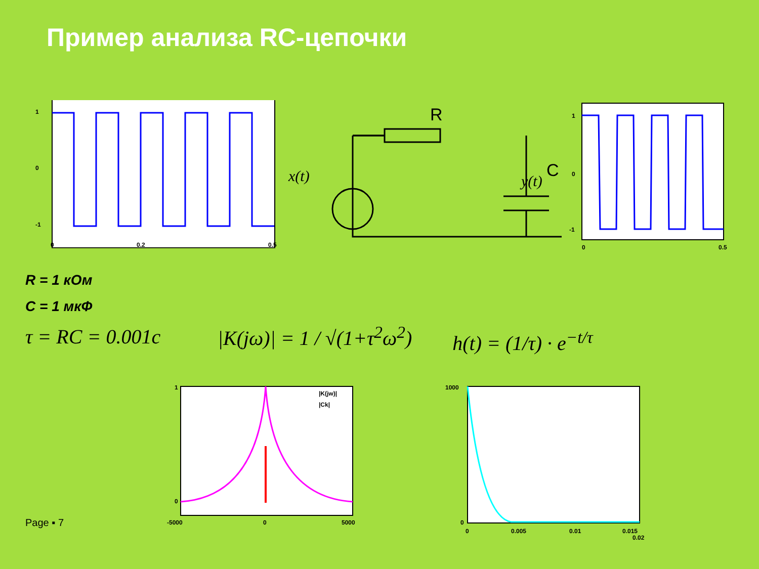Пример анализа RC-цепочки
1
0
-1
0
0.2
0.5
R
C
x(t)
y(t)
1
0
-1
0
0.5
R = 1 кОм
C = 1 мкФ
τ = RC = 0.001c
|K(jω)| = 1 / √(1+τ<sup>2</sup>ω<sup>2</sup>)
h(t) = (1/τ) · e<sup>−t/τ</sup>
Page ▪ 7
|K(jw)|
|Ck|
1
0
-5000
0
5000
1000
0
0
0.005
0.01
0.015
0.02